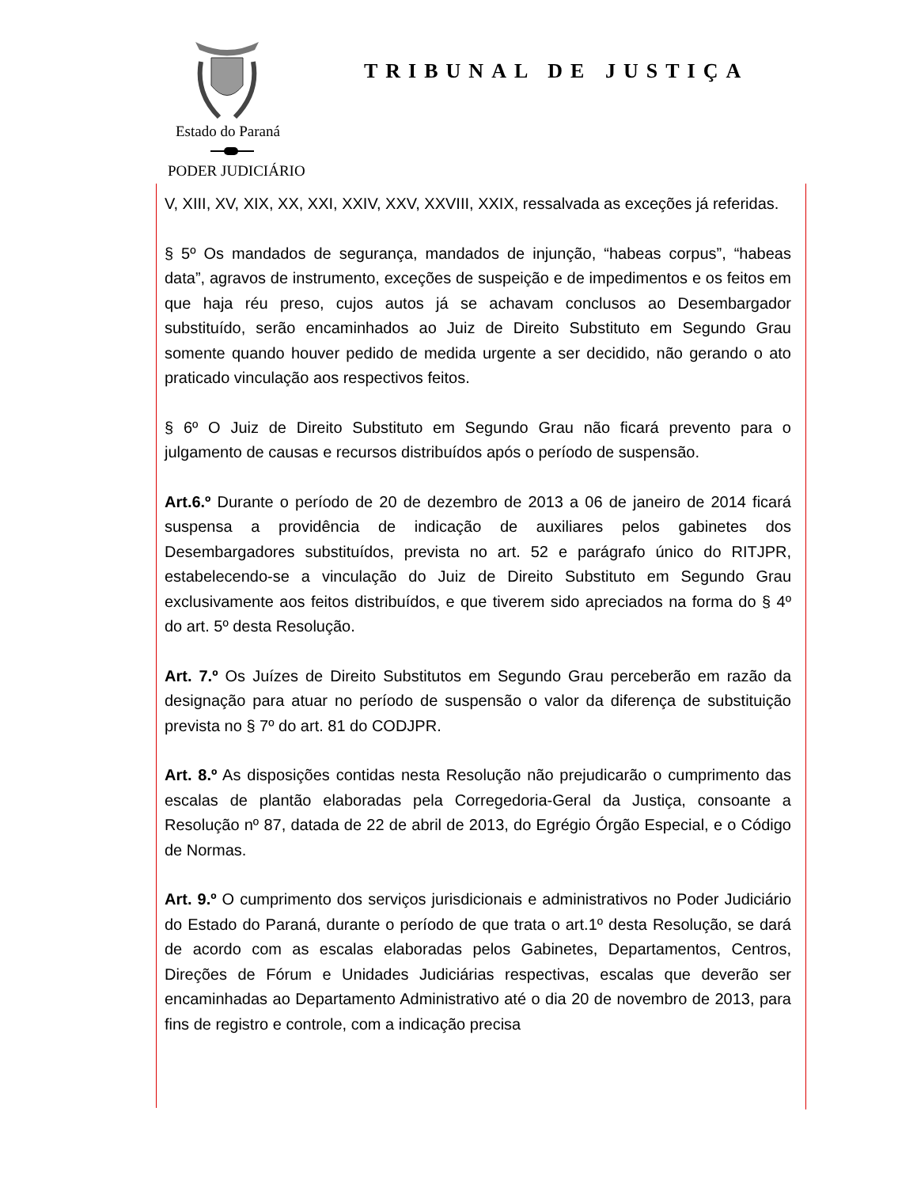Estado do Paraná
PODER JUDICIÁRIO
TRIBUNAL DE JUSTIÇA
V, XIII, XV, XIX, XX, XXI, XXIV, XXV, XXVIII, XXIX, ressalvada as exceções já referidas.
§ 5º Os mandados de segurança, mandados de injunção, “habeas corpus”, “habeas data”, agravos de instrumento, exceções de suspeição e de impedimentos e os feitos em que haja réu preso, cujos autos já se achavam conclusos ao Desembargador substituído, serão encaminhados ao Juiz de Direito Substituto em Segundo Grau somente quando houver pedido de medida urgente a ser decidido, não gerando o ato praticado vinculação aos respectivos feitos.
§ 6º O Juiz de Direito Substituto em Segundo Grau não ficará prevento para o julgamento de causas e recursos distribuídos após o período de suspensão.
Art.6.º Durante o período de 20 de dezembro de 2013 a 06 de janeiro de 2014 ficará suspensa a providência de indicação de auxiliares pelos gabinetes dos Desembargadores substituídos, prevista no art. 52 e parágrafo único do RITJPR, estabelecendo-se a vinculação do Juiz de Direito Substituto em Segundo Grau exclusivamente aos feitos distribuídos, e que tiverem sido apreciados na forma do § 4º do art. 5º desta Resolução.
Art. 7.º Os Juízes de Direito Substitutos em Segundo Grau perceberão em razão da designação para atuar no período de suspensão o valor da diferença de substituição prevista no § 7º do art. 81 do CODJPR.
Art. 8.º As disposições contidas nesta Resolução não prejudicarão o cumprimento das escalas de plantão elaboradas pela Corregedoria-Geral da Justiça, consoante a Resolução nº 87, datada de 22 de abril de 2013, do Egrégio Órgão Especial, e o Código de Normas.
Art. 9.º O cumprimento dos serviços jurisdicionais e administrativos no Poder Judiciário do Estado do Paraná, durante o período de que trata o art.1º desta Resolução, se dará de acordo com as escalas elaboradas pelos Gabinetes, Departamentos, Centros, Direções de Fórum e Unidades Judiciárias respectivas, escalas que deverão ser encaminhadas ao Departamento Administrativo até o dia 20 de novembro de 2013, para fins de registro e controle, com a indicação precisa